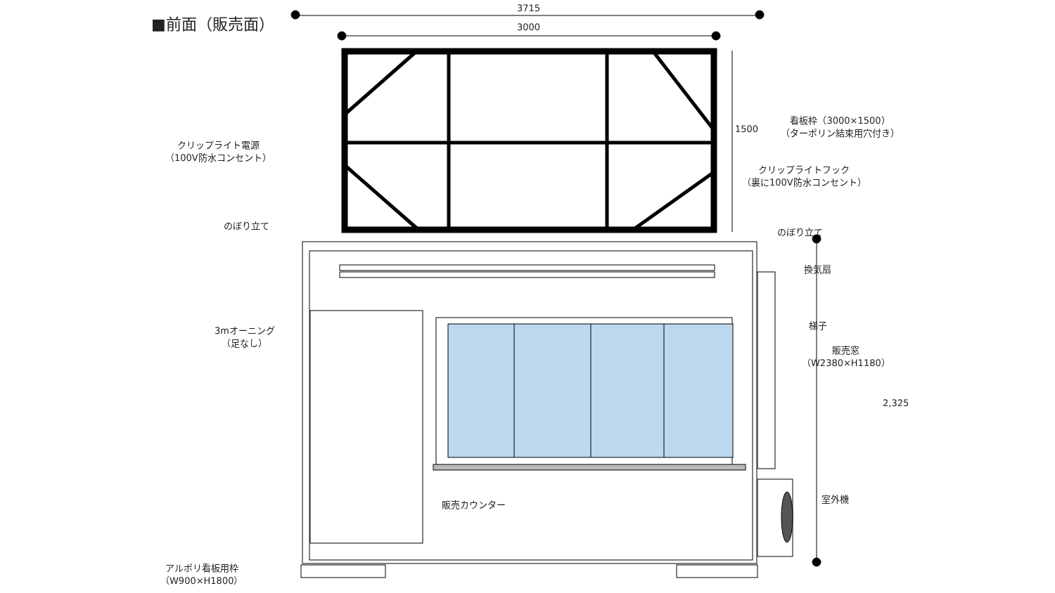■前面（販売面）
3715
3000
1500
看板枠（3000×1500）
（ターポリン結束用穴付き）
クリップライト電源
（100V防水コンセント）
クリップライトフック
（裏に100V防水コンセント）
のぼり立て
のぼり立て
換気扇
梯子
販売窓
（W2380×H1180）
2,325
3mオーニング
（足なし）
販売カウンター
室外機
アルポリ看板用枠
（W900×H1800）